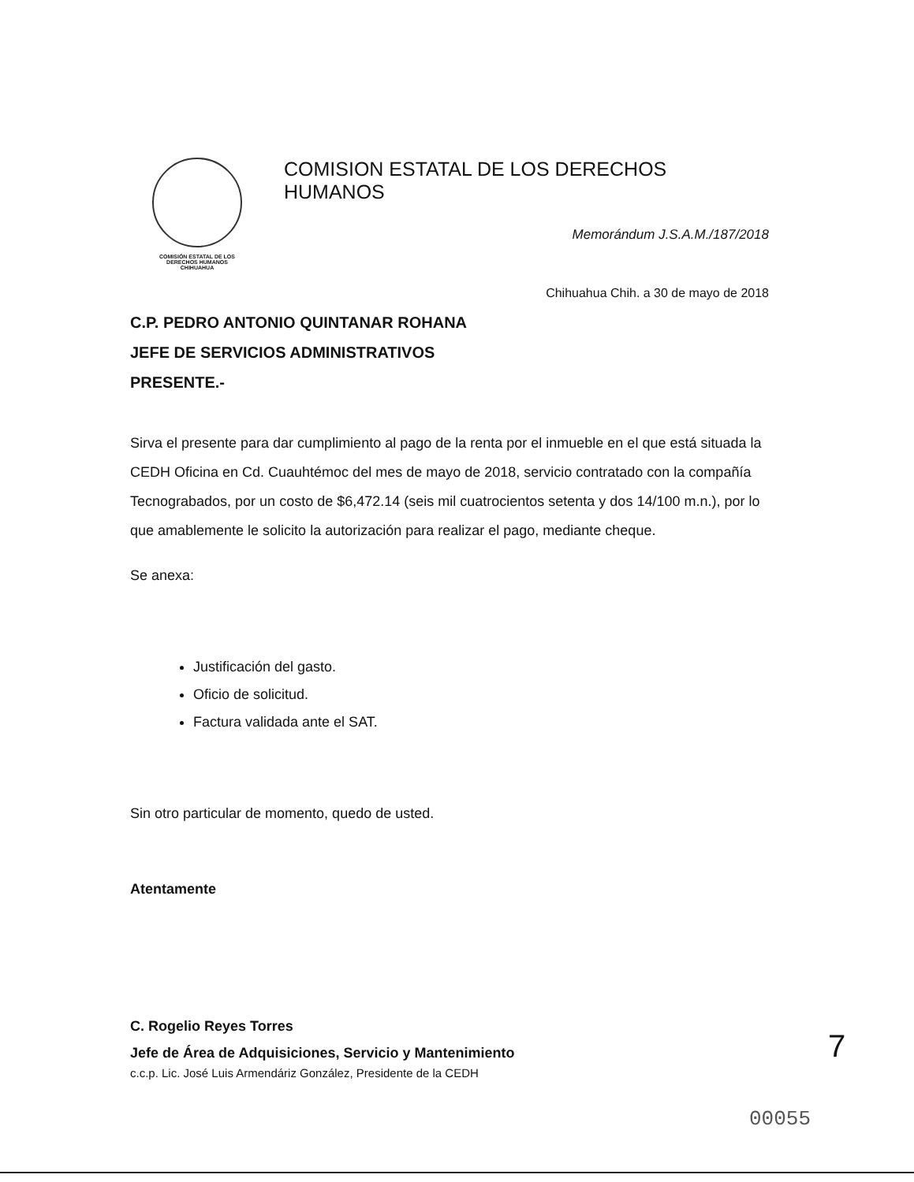COMISIÓN ESTATAL DE LOS
DERECHOS HUMANOS
CHIHUAHUA
COMISION ESTATAL DE LOS DERECHOS HUMANOS
Memorándum J.S.A.M./187/2018
Chihuahua Chih. a 30 de mayo de 2018
C.P. PEDRO ANTONIO QUINTANAR ROHANA
JEFE DE SERVICIOS ADMINISTRATIVOS
PRESENTE.-
Sirva el presente para dar cumplimiento al pago de la renta por el inmueble en el que está situada la CEDH Oficina en Cd. Cuauhtémoc del mes de mayo de 2018, servicio contratado con la compañía Tecnograbados, por un costo de $6,472.14 (seis mil cuatrocientos setenta y dos 14/100 m.n.), por lo que amablemente le solicito la autorización para realizar el pago, mediante cheque.
Se anexa:
Justificación del gasto.
Oficio de solicitud.
Factura validada ante el SAT.
Sin otro particular de momento, quedo de usted.
Atentamente
C. Rogelio Reyes Torres
Jefe de Área de Adquisiciones, Servicio y Mantenimiento
c.c.p. Lic. José Luis Armendáriz González, Presidente de la CEDH
7
00055